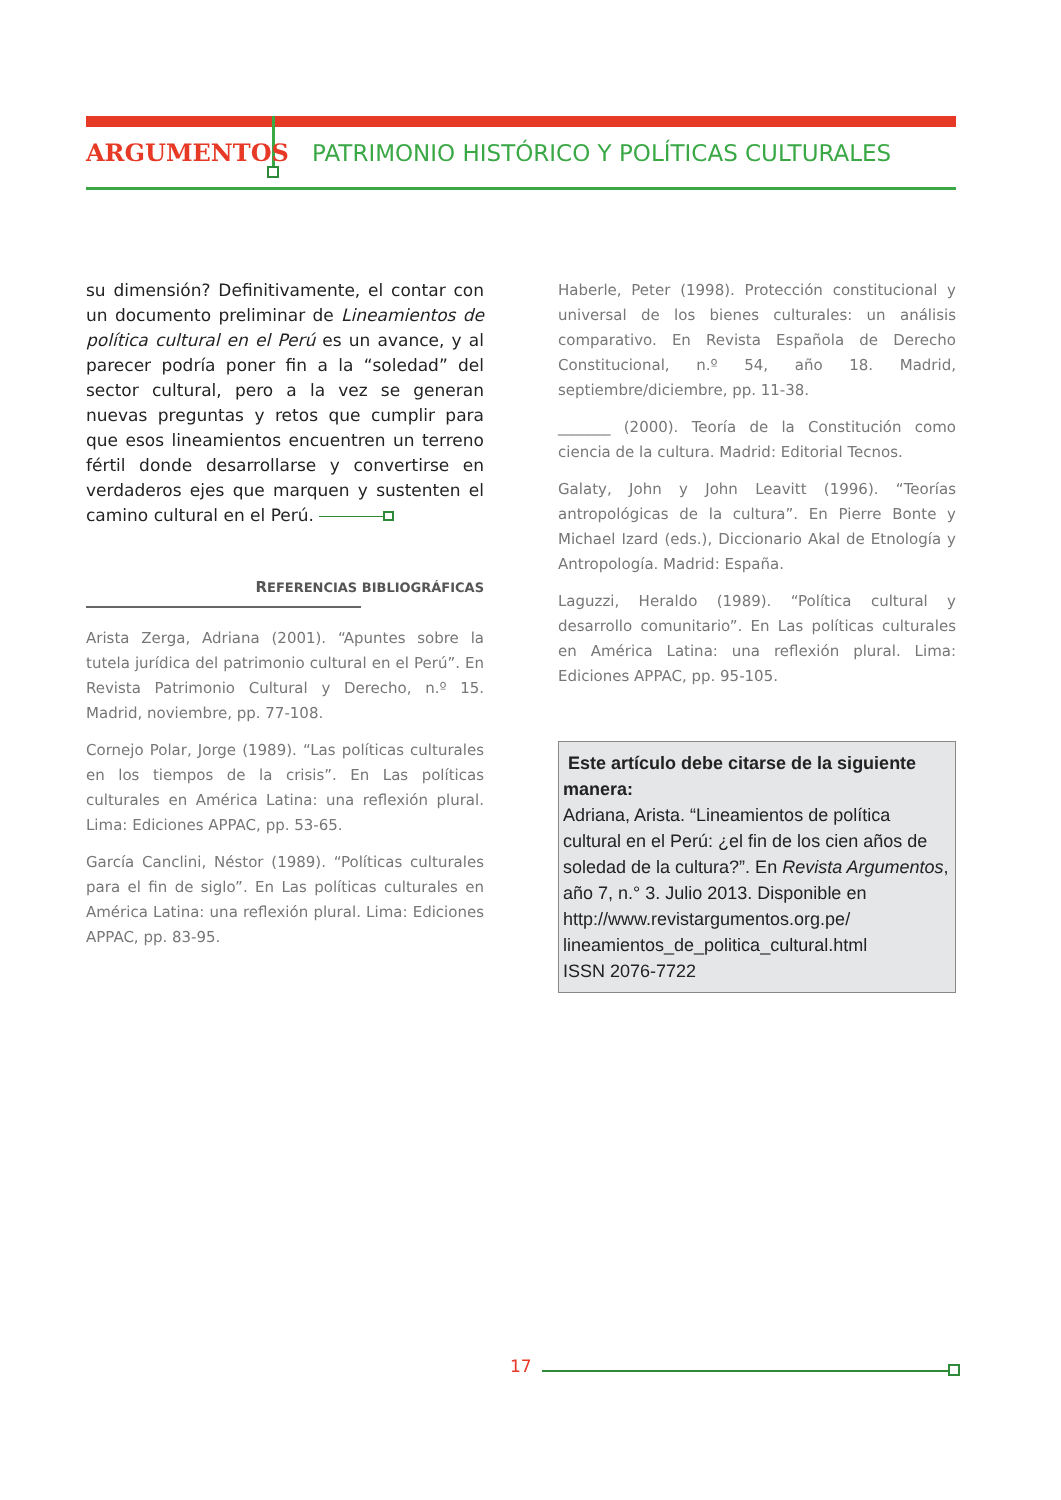ARGUMENTOS
PATRIMONIO HISTÓRICO Y POLÍTICAS CULTURALES
su dimensión? Definitivamente, el contar con un documento preliminar de Lineamientos de política cultural en el Perú es un avance, y al parecer podría poner fin a la “soledad” del sector cultural, pero a la vez se generan nuevas preguntas y retos que cumplir para que esos lineamientos encuentren un terreno fértil donde desarrollarse y convertirse en verdaderos ejes que marquen y sustenten el camino cultural en el Perú.
REFERENCIAS BIBLIOGRÁFICAS
Arista Zerga, Adriana (2001). “Apuntes sobre la tutela jurídica del patrimonio cultural en el Perú”. En Revista Patrimonio Cultural y Derecho, n.º 15. Madrid, noviembre, pp. 77-108.
Cornejo Polar, Jorge (1989). “Las políticas culturales en los tiempos de la crisis”. En Las políticas culturales en América Latina: una reflexión plural. Lima: Ediciones APPAC, pp. 53-65.
García Canclini, Néstor (1989). “Políticas culturales para el fin de siglo”. En Las políticas culturales en América Latina: una reflexión plural. Lima: Ediciones APPAC, pp. 83-95.
Haberle, Peter (1998). Protección constitucional y universal de los bienes culturales: un análisis comparativo. En Revista Española de Derecho Constitucional, n.º 54, año 18. Madrid, septiembre/diciembre, pp. 11-38.
_______ (2000). Teoría de la Constitución como ciencia de la cultura. Madrid: Editorial Tecnos.
Galaty, John y John Leavitt (1996). “Teorías antropológicas de la cultura”. En Pierre Bonte y Michael Izard (eds.), Diccionario Akal de Etnología y Antropología. Madrid: España.
Laguzzi, Heraldo (1989). “Política cultural y desarrollo comunitario”. En Las políticas culturales en América Latina: una reflexión plural. Lima: Ediciones APPAC, pp. 95-105.
Este artículo debe citarse de la siguiente manera:
Adriana, Arista. “Lineamientos de política cultural en el Perú: ¿el fin de los cien años de soledad de la cultura?”. En Revista Argumentos, año 7, n.° 3. Julio 2013. Disponible en http://www.revistargumentos.org.pe/ lineamientos_de_politica_cultural.html
ISSN 2076-7722
17